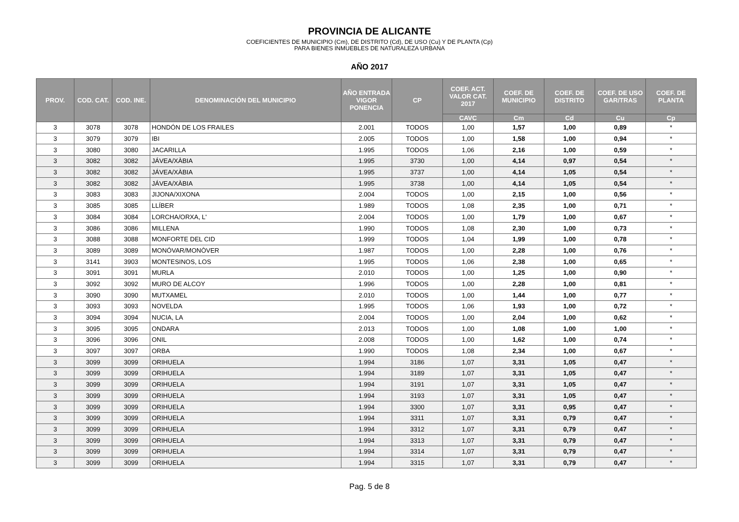PROVINCIA DE ALICANTE
COEFICIENTES DE MUNICIPIO (Cm), DE DISTRITO (Cd), DE USO (Cu) Y DE PLANTA (Cp)
PARA BIENES INMUEBLES DE NATURALEZA URBANA
AÑO 2017
| PROV. | COD. CAT. | COD. INE. | DENOMINACIÓN DEL MUNICIPIO | AÑO ENTRADA VIGOR PONENCIA | CP | COEF. ACT. VALOR CAT. 2017 | COEF. DE MUNICIPIO | COEF. DE DISTRITO | COEF. DE USO GAR/TRAS | COEF. DE PLANTA |
| --- | --- | --- | --- | --- | --- | --- | --- | --- | --- | --- |
| | | | | | | CAVC | Cm | Cd | Cu | Cp |
| 3 | 3078 | 3078 | HONDÓN DE LOS FRAILES | 2.001 | TODOS | 1,00 | 1,57 | 1,00 | 0,89 | * |
| 3 | 3079 | 3079 | IBI | 2.005 | TODOS | 1,00 | 1,58 | 1,00 | 0,94 | * |
| 3 | 3080 | 3080 | JACARILLA | 1.995 | TODOS | 1,06 | 2,16 | 1,00 | 0,59 | * |
| 3 | 3082 | 3082 | JÁVEA/XÀBIA | 1.995 | 3730 | 1,00 | 4,14 | 0,97 | 0,54 | * |
| 3 | 3082 | 3082 | JÁVEA/XÀBIA | 1.995 | 3737 | 1,00 | 4,14 | 1,05 | 0,54 | * |
| 3 | 3082 | 3082 | JÁVEA/XÀBIA | 1.995 | 3738 | 1,00 | 4,14 | 1,05 | 0,54 | * |
| 3 | 3083 | 3083 | JIJONA/XIXONA | 2.004 | TODOS | 1,00 | 2,15 | 1,00 | 0,56 | * |
| 3 | 3085 | 3085 | LLÍBER | 1.989 | TODOS | 1,08 | 2,35 | 1,00 | 0,71 | * |
| 3 | 3084 | 3084 | LORCHA/ORXA, L' | 2.004 | TODOS | 1,00 | 1,79 | 1,00 | 0,67 | * |
| 3 | 3086 | 3086 | MILLENA | 1.990 | TODOS | 1,08 | 2,30 | 1,00 | 0,73 | * |
| 3 | 3088 | 3088 | MONFORTE DEL CID | 1.999 | TODOS | 1,04 | 1,99 | 1,00 | 0,78 | * |
| 3 | 3089 | 3089 | MONÓVAR/MONÒVER | 1.987 | TODOS | 1,00 | 2,28 | 1,00 | 0,76 | * |
| 3 | 3141 | 3903 | MONTESINOS, LOS | 1.995 | TODOS | 1,06 | 2,38 | 1,00 | 0,65 | * |
| 3 | 3091 | 3091 | MURLA | 2.010 | TODOS | 1,00 | 1,25 | 1,00 | 0,90 | * |
| 3 | 3092 | 3092 | MURO DE ALCOY | 1.996 | TODOS | 1,00 | 2,28 | 1,00 | 0,81 | * |
| 3 | 3090 | 3090 | MUTXAMEL | 2.010 | TODOS | 1,00 | 1,44 | 1,00 | 0,77 | * |
| 3 | 3093 | 3093 | NOVELDA | 1.995 | TODOS | 1,06 | 1,93 | 1,00 | 0,72 | * |
| 3 | 3094 | 3094 | NUCIA, LA | 2.004 | TODOS | 1,00 | 2,04 | 1,00 | 0,62 | * |
| 3 | 3095 | 3095 | ONDARA | 2.013 | TODOS | 1,00 | 1,08 | 1,00 | 1,00 | * |
| 3 | 3096 | 3096 | ONIL | 2.008 | TODOS | 1,00 | 1,62 | 1,00 | 0,74 | * |
| 3 | 3097 | 3097 | ORBA | 1.990 | TODOS | 1,08 | 2,34 | 1,00 | 0,67 | * |
| 3 | 3099 | 3099 | ORIHUELA | 1.994 | 3186 | 1,07 | 3,31 | 1,05 | 0,47 | * |
| 3 | 3099 | 3099 | ORIHUELA | 1.994 | 3189 | 1,07 | 3,31 | 1,05 | 0,47 | * |
| 3 | 3099 | 3099 | ORIHUELA | 1.994 | 3191 | 1,07 | 3,31 | 1,05 | 0,47 | * |
| 3 | 3099 | 3099 | ORIHUELA | 1.994 | 3193 | 1,07 | 3,31 | 1,05 | 0,47 | * |
| 3 | 3099 | 3099 | ORIHUELA | 1.994 | 3300 | 1,07 | 3,31 | 0,95 | 0,47 | * |
| 3 | 3099 | 3099 | ORIHUELA | 1.994 | 3311 | 1,07 | 3,31 | 0,79 | 0,47 | * |
| 3 | 3099 | 3099 | ORIHUELA | 1.994 | 3312 | 1,07 | 3,31 | 0,79 | 0,47 | * |
| 3 | 3099 | 3099 | ORIHUELA | 1.994 | 3313 | 1,07 | 3,31 | 0,79 | 0,47 | * |
| 3 | 3099 | 3099 | ORIHUELA | 1.994 | 3314 | 1,07 | 3,31 | 0,79 | 0,47 | * |
| 3 | 3099 | 3099 | ORIHUELA | 1.994 | 3315 | 1,07 | 3,31 | 0,79 | 0,47 | * |
Pag. 5 de 8